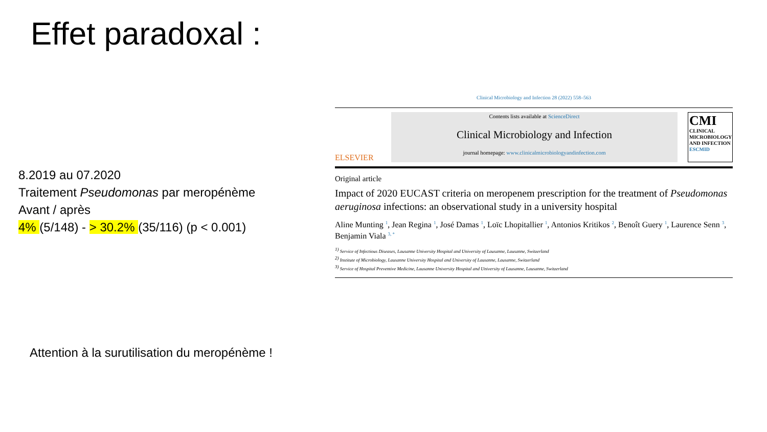Effet paradoxal :
8.2019 au 07.2020
Traitement Pseudomonas par meropénème
Avant / après
4% (5/148) - > 30.2% (35/116) (p < 0.001)
Clinical Microbiology and Infection 28 (2022) 558–563
ELSEVIER
Contents lists available at ScienceDirect
Clinical Microbiology and Infection
journal homepage: www.clinicalmicrobiologyandinfection.com
CMI
CLINICAL
MICROBIOLOGY
AND INFECTION
ESCMID
Original article
Impact of 2020 EUCAST criteria on meropenem prescription for the treatment of Pseudomonas aeruginosa infections: an observational study in a university hospital
Aline Munting <sup>1</sup>, Jean Regina <sup>1</sup>, José Damas <sup>1</sup>, Loïc Lhopitallier <sup>1</sup>, Antonios Kritikos <sup>2</sup>, Benoît Guery <sup>1</sup>, Laurence Senn <sup>3</sup>, Benjamin Viala <sup>3, *</sup>
<sup>1)</sup> Service of Infectious Diseases, Lausanne University Hospital and University of Lausanne, Lausanne, Switzerland
<sup>2)</sup> Institute of Microbiology, Lausanne University Hospital and University of Lausanne, Lausanne, Switzerland
<sup>3)</sup> Service of Hospital Preventive Medicine, Lausanne University Hospital and University of Lausanne, Lausanne, Switzerland
Attention à la surutilisation du meropénème !